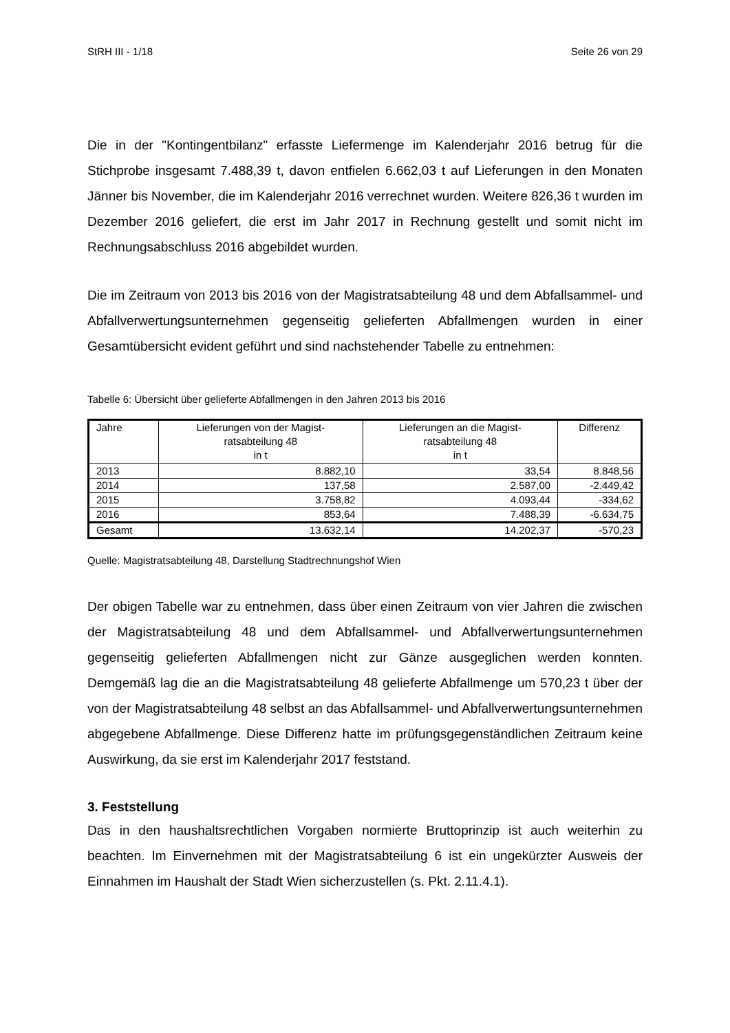StRH III - 1/18 Seite 26 von 29
Die in der "Kontingentbilanz" erfasste Liefermenge im Kalenderjahr 2016 betrug für die Stichprobe insgesamt 7.488,39 t, davon entfielen 6.662,03 t auf Lieferungen in den Monaten Jänner bis November, die im Kalenderjahr 2016 verrechnet wurden. Weitere 826,36 t wurden im Dezember 2016 geliefert, die erst im Jahr 2017 in Rechnung gestellt und somit nicht im Rechnungsabschluss 2016 abgebildet wurden.
Die im Zeitraum von 2013 bis 2016 von der Magistratsabteilung 48 und dem Abfallsammel- und Abfallverwertungsunternehmen gegenseitig gelieferten Abfallmengen wurden in einer Gesamtübersicht evident geführt und sind nachstehender Tabelle zu entnehmen:
Tabelle 6: Übersicht über gelieferte Abfallmengen in den Jahren 2013 bis 2016
| Jahre | Lieferungen von der Magist- ratsabteilung 48 in t | Lieferungen an die Magist- ratsabteilung 48 in t | Differenz |
| --- | --- | --- | --- |
| 2013 | 8.882,10 | 33,54 | 8.848,56 |
| 2014 | 137,58 | 2.587,00 | -2.449,42 |
| 2015 | 3.758,82 | 4.093,44 | -334,62 |
| 2016 | 853,64 | 7.488,39 | -6.634,75 |
| Gesamt | 13.632,14 | 14.202,37 | -570,23 |
Quelle: Magistratsabteilung 48, Darstellung Stadtrechnungshof Wien
Der obigen Tabelle war zu entnehmen, dass über einen Zeitraum von vier Jahren die zwischen der Magistratsabteilung 48 und dem Abfallsammel- und Abfallverwertungsunternehmen gegenseitig gelieferten Abfallmengen nicht zur Gänze ausgeglichen werden konnten. Demgemäß lag die an die Magistratsabteilung 48 gelieferte Abfallmenge um 570,23 t über der von der Magistratsabteilung 48 selbst an das Abfallsammel- und Abfallverwertungsunternehmen abgegebene Abfallmenge. Diese Differenz hatte im prüfungsgegenständlichen Zeitraum keine Auswirkung, da sie erst im Kalenderjahr 2017 feststand.
3. Feststellung
Das in den haushaltsrechtlichen Vorgaben normierte Bruttoprinzip ist auch weiterhin zu beachten. Im Einvernehmen mit der Magistratsabteilung 6 ist ein ungekürzter Ausweis der Einnahmen im Haushalt der Stadt Wien sicherzustellen (s. Pkt. 2.11.4.1).